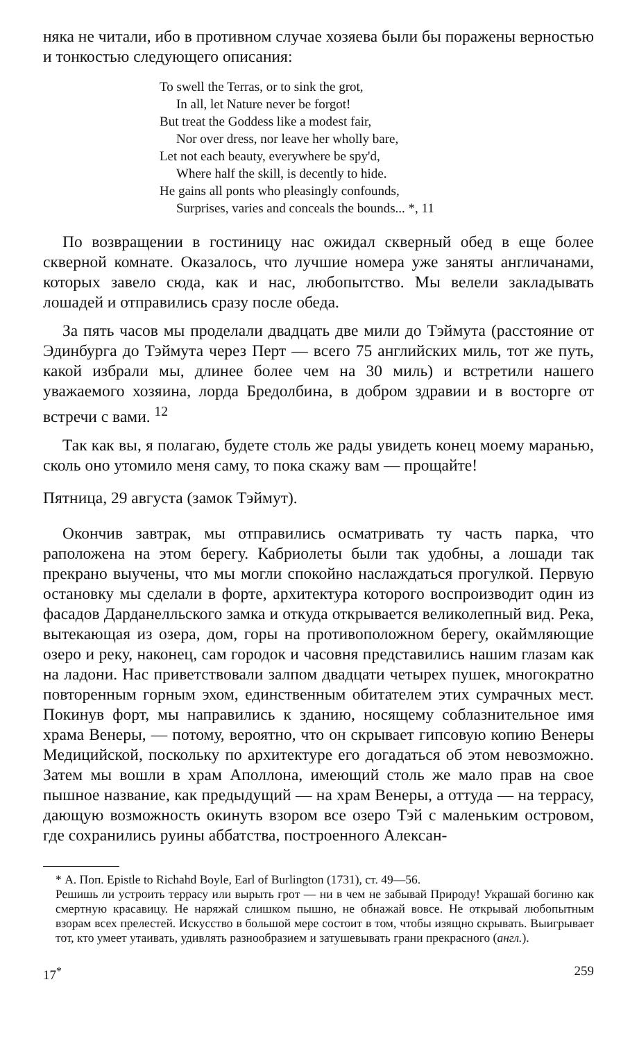няка не читали, ибо в противном случае хозяева были бы поражены верностью и тонкостью следующего описания:
To swell the Terras, or to sink the grot,
In all, let Nature never be forgot!
But treat the Goddess like a modest fair,
Nor over dress, nor leave her wholly bare,
Let not each beauty, everywhere be spy'd,
Where half the skill, is decently to hide.
He gains all ponts who pleasingly confounds,
Surprises, varies and conceals the bounds... *, 11
По возвращении в гостиницу нас ожидал скверный обед в еще более скверной комнате. Оказалось, что лучшие номера уже заняты англичанами, которых завело сюда, как и нас, любопытство. Мы велели закладывать лошадей и отправились сразу после обеда.
За пять часов мы проделали двадцать две мили до Тэймута (расстояние от Эдинбурга до Тэймута через Перт — всего 75 английских миль, тот же путь, какой избрали мы, длинее более чем на 30 миль) и встретили нашего уважаемого хозяина, лорда Бредолбина, в добром здравии и в восторге от встречи с вами. <sup>12</sup>
Так как вы, я полагаю, будете столь же рады увидеть конец моему маранью, сколь оно утомило меня саму, то пока скажу вам — прощайте!
Пятница, 29 августа (замок Тэймут).
Окончив завтрак, мы отправились осматривать ту часть парка, что раположена на этом берегу. Кабриолеты были так удобны, а лошади так прекрано выучены, что мы могли спокойно наслаждаться прогулкой. Первую остановку мы сделали в форте, архитектура которого воспроизводит один из фасадов Дарданелльского замка и откуда открывается великолепный вид. Река, вытекающая из озера, дом, горы на противоположном берегу, окаймляющие озеро и реку, наконец, сам городок и часовня представились нашим глазам как на ладони. Нас приветствовали залпом двадцати четырех пушек, многократно повторенным горным эхом, единственным обитателем этих сумрачных мест. Покинув форт, мы направились к зданию, носящему соблазнительное имя храма Венеры, — потому, вероятно, что он скрывает гипсовую копию Венеры Медицийской, поскольку по архитектуре его догадаться об этом невозможно. Затем мы вошли в храм Аполлона, имеющий столь же мало прав на свое пышное название, как предыдущий — на храм Венеры, а оттуда — на террасу, дающую возможность окинуть взором все озеро Тэй с маленьким островом, где сохранились руины аббатства, построенного Алексан-
* А. Поп. Epistle to Richahd Boyle, Earl of Burlington (1731), ст. 49—56.
Решишь ли устроить террасу или вырыть грот — ни в чем не забывай Природу! Украшай богиню как смертную красавицу. Не наряжай слишком пышно, не обнажай вовсе. Не открывай любопытным взорам всех прелестей. Искусство в большой мере состоит в том, чтобы изящно скрывать. Выигрывает тот, кто умеет утаивать, удивлять разнообразием и затушевывать грани прекрасного (англ.).
17<sup>*</sup> 259